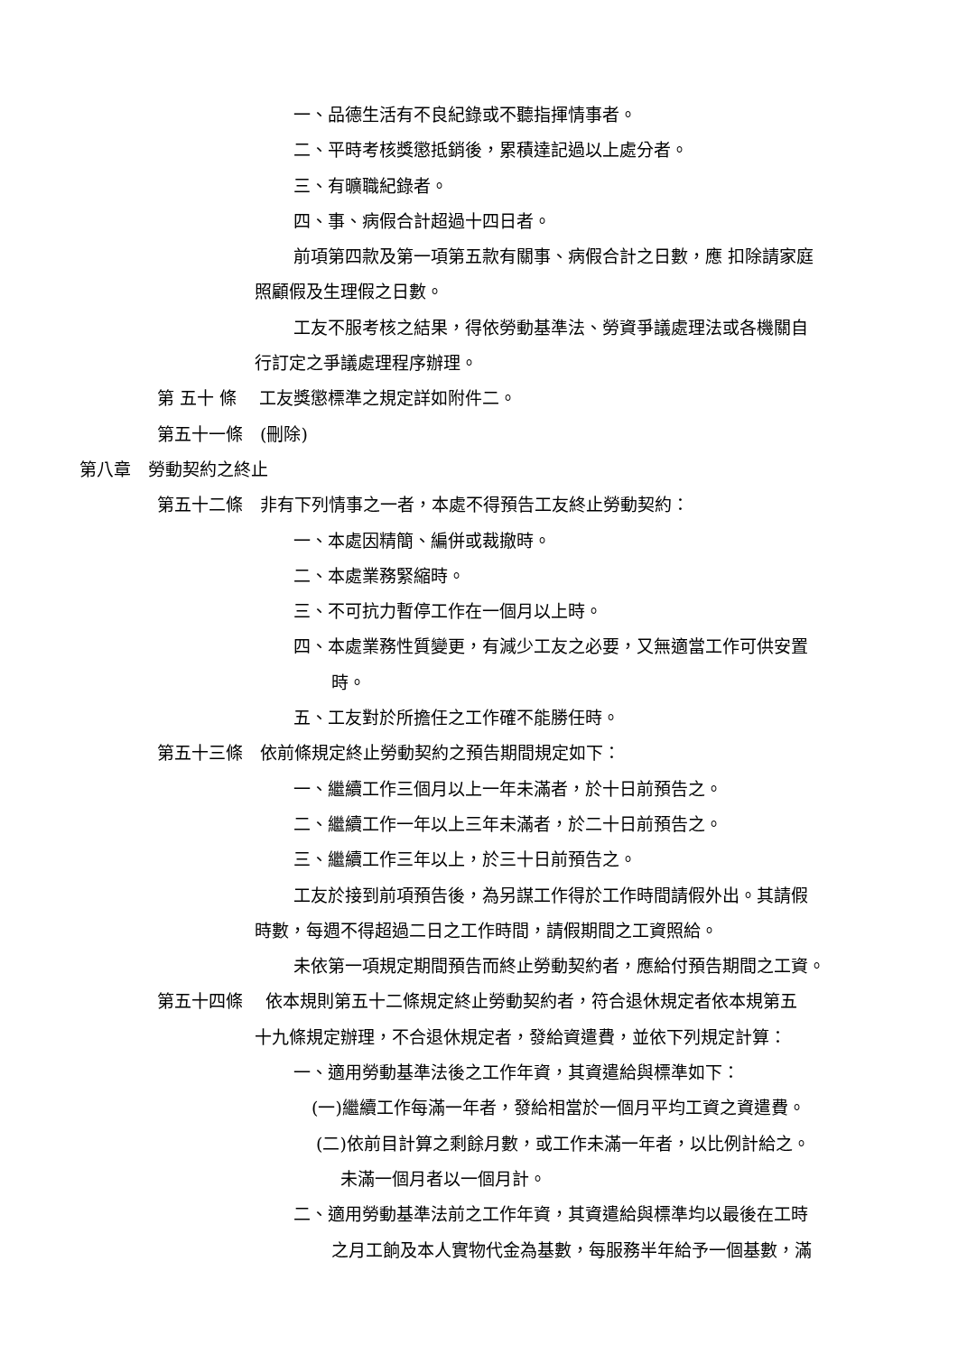一、品德生活有不良紀錄或不聽指揮情事者。
二、平時考核獎懲抵銷後，累積達記過以上處分者。
三、有曠職紀錄者。
四、事、病假合計超過十四日者。
前項第四款及第一項第五款有關事、病假合計之日數，應 扣除請家庭
照顧假及生理假之日數。
工友不服考核之結果，得依勞動基準法、勞資爭議處理法或各機關自
行訂定之爭議處理程序辦理。
第 五十 條　 工友獎懲標準之規定詳如附件二。
第五十一條　(刪除)
第八章　勞動契約之終止
第五十二條　非有下列情事之一者，本處不得預告工友終止勞動契約：
一、本處因精簡、編併或裁撤時。
二、本處業務緊縮時。
三、不可抗力暫停工作在一個月以上時。
四、本處業務性質變更，有減少工友之必要，又無適當工作可供安置
時。
五、工友對於所擔任之工作確不能勝任時。
第五十三條　依前條規定終止勞動契約之預告期間規定如下：
一、繼續工作三個月以上一年未滿者，於十日前預告之。
二、繼續工作一年以上三年未滿者，於二十日前預告之。
三、繼續工作三年以上，於三十日前預告之。
工友於接到前項預告後，為另謀工作得於工作時間請假外出。其請假
時數，每週不得超過二日之工作時間，請假期間之工資照給。
未依第一項規定期間預告而終止勞動契約者，應給付預告期間之工資。
第五十四條　 依本規則第五十二條規定終止勞動契約者，符合退休規定者依本規第五
十九條規定辦理，不合退休規定者，發給資遣費，並依下列規定計算：
一、適用勞動基準法後之工作年資，其資遣給與標準如下：
(一)繼續工作每滿一年者，發給相當於一個月平均工資之資遣費。
(二)依前目計算之剩餘月數，或工作未滿一年者，以比例計給之。
未滿一個月者以一個月計。
二、適用勞動基準法前之工作年資，其資遣給與標準均以最後在工時
之月工餉及本人實物代金為基數，每服務半年給予一個基數，滿